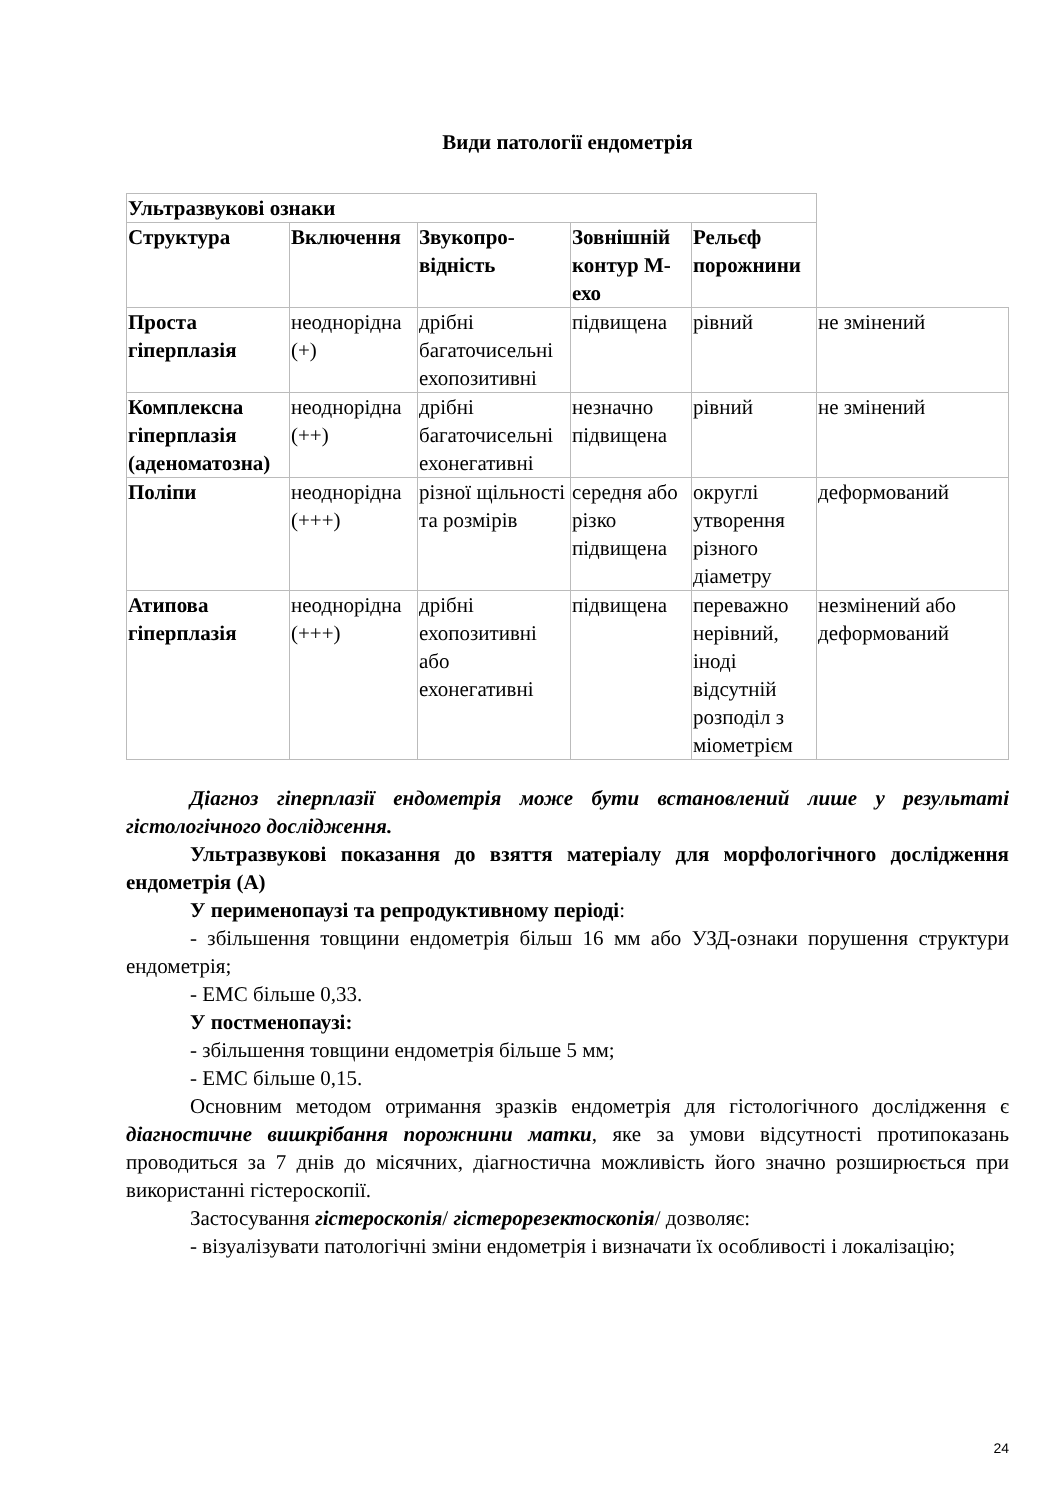Види патології ендометрія
| Ультразвукові ознаки | | | | | |
| Структура | Включення | Звукопро-відність | Зовнішній контур М-ехо | Рельєф порожнини | |
| Проста гіперплазія | неоднорідна (+) | дрібні багаточисельні ехопозитивні | підвищена | рівний | не змінений |
| Комплексна гіперплазія (аденоматозна) | неоднорідна (++) | дрібні багаточисельні ехонегативні | незначно підвищена | рівний | не змінений |
| Поліпи | неоднорідна (+++) | різної щільності та розмірів | середня або різко підвищена | округлі утворення різного діаметру | деформований |
| Атипова гіперплазія | неоднорідна (+++) | дрібні ехопозитивні або ехонегативні | підвищена | переважно нерівний, іноді відсутній розподіл з міометрієм | незмінений або деформований |
Діагноз гіперплазії ендометрія може бути встановлений лише у результаті гістологічного дослідження.
Ультразвукові показання до взяття матеріалу для морфологічного дослідження ендометрія (А)
У перименопаузі та репродуктивному періоді:
- збільшення товщини ендометрія більш 16 мм або УЗД-ознаки порушення структури ендометрія;
- ЕМС більше 0,33.
У постменопаузі:
- збільшення товщини ендометрія більше 5 мм;
- ЕМС більше 0,15.
Основним методом отримання зразків ендометрія для гістологічного дослідження є діагностичне вишкрібання порожнини матки, яке за умови відсутності протипоказань проводиться за 7 днів до місячних, діагностична можливість його значно розширюється при використанні гістероскопії.
Застосування гістероскопія/ гістерорезектоскопія/ дозволяє:
- візуалізувати патологічні зміни ендометрія і визначати їх особливості і локалізацію;
24